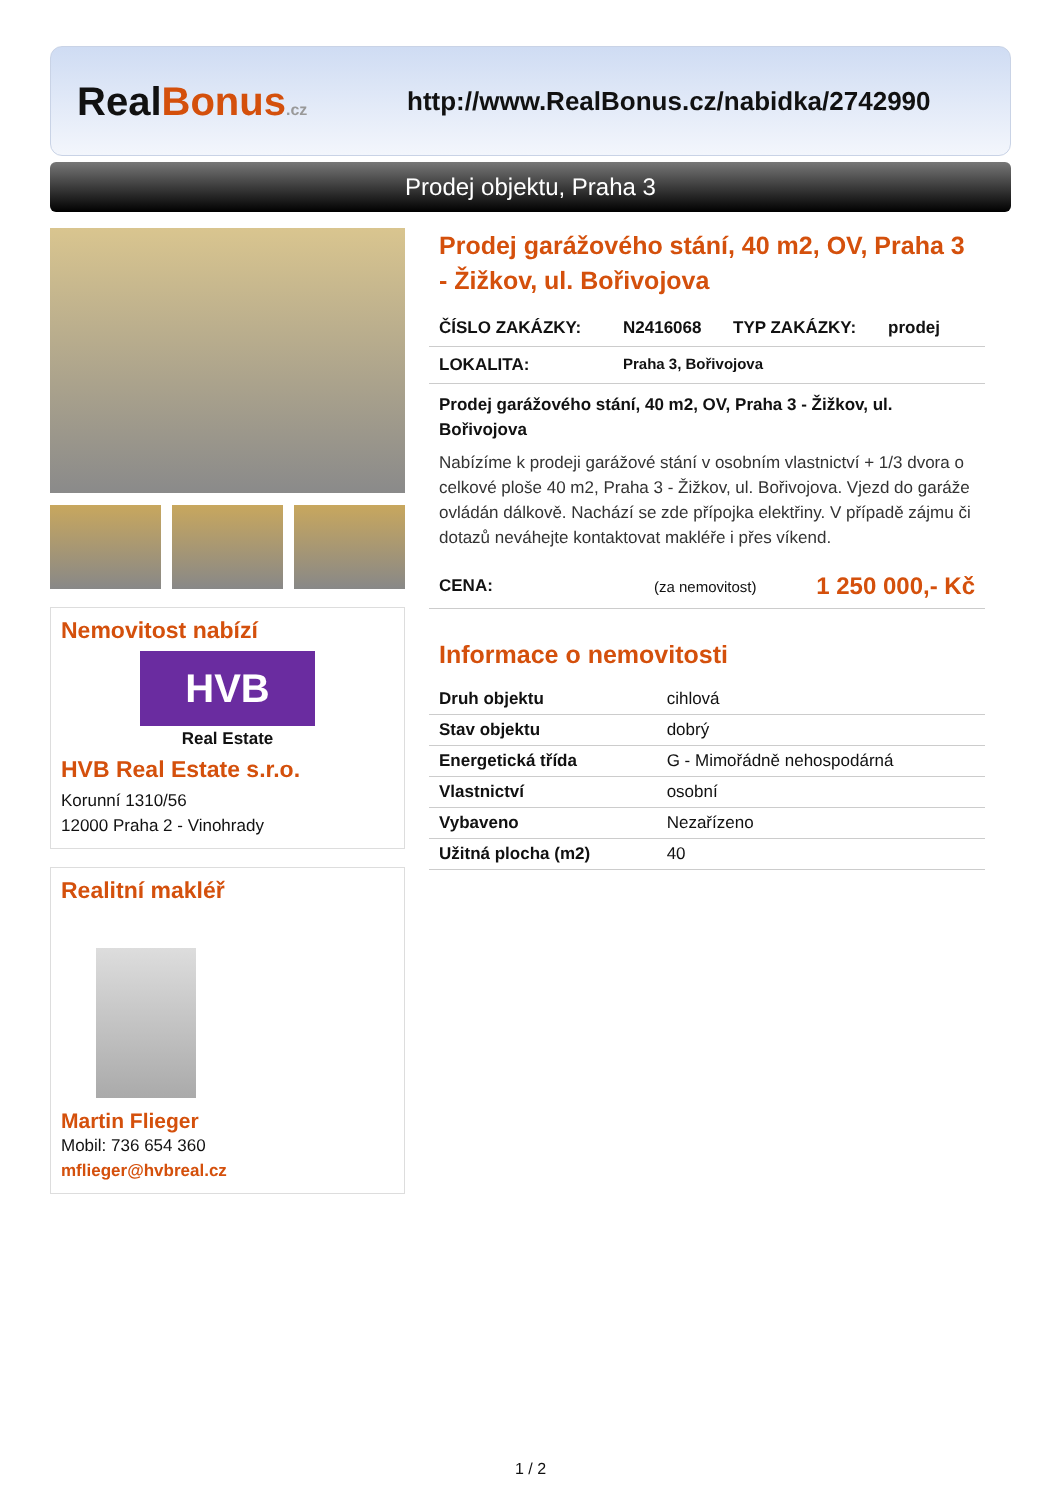RealBonus.cz
http://www.RealBonus.cz/nabidka/2742990
Prodej objektu, Praha 3
Nemovitost nabízí
HVB
Real Estate
HVB Real Estate s.r.o.
Korunní 1310/56
12000 Praha 2 - Vinohrady
Realitní makléř
Martin Flieger
Mobil: 736 654 360
mflieger@hvbreal.cz
Prodej garážového stání, 40 m2, OV, Praha 3 - Žižkov, ul. Bořivojova
ČÍSLO ZAKÁZKY: N2416068 TYP ZAKÁZKY: prodej
LOKALITA: Praha 3, Bořivojova
Prodej garážového stání, 40 m2, OV, Praha 3 - Žižkov, ul. Bořivojova
Nabízíme k prodeji garážové stání v osobním vlastnictví + 1/3 dvora o celkové ploše 40 m2, Praha 3 - Žižkov, ul. Bořivojova. Vjezd do garáže ovládán dálkově. Nachází se zde přípojka elektřiny. V případě zájmu či dotazů neváhejte kontaktovat makléře i přes víkend.
CENA: (za nemovitost) 1 250 000,- Kč
Informace o nemovitosti
| Druh objektu | cihlová |
| Stav objektu | dobrý |
| Energetická třída | G - Mimořádně nehospodárná |
| Vlastnictví | osobní |
| Vybaveno | Nezařízeno |
| Užitná plocha (m2) | 40 |
1 / 2